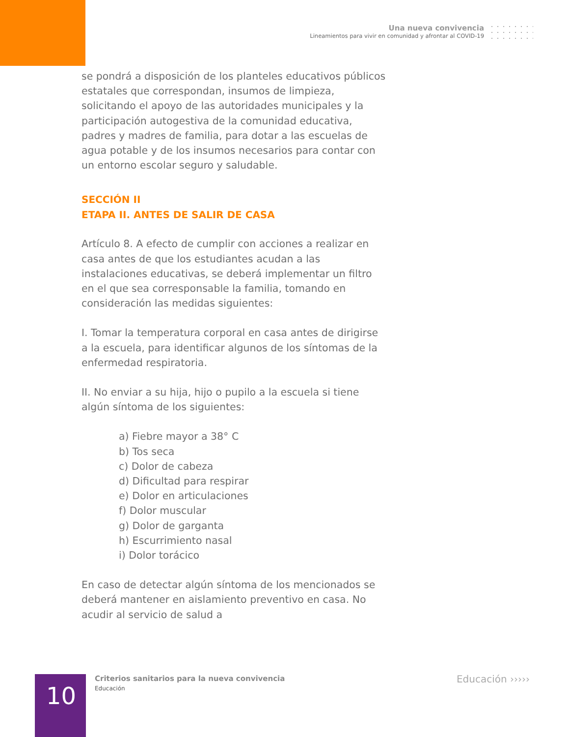Una nueva convivencia
Lineamientos para vivir en comunidad y afrontar al COVID-19
se pondrá a disposición de los planteles educativos públicos estatales que correspondan, insumos de limpieza, solicitando el apoyo de las autoridades municipales y la participación autogestiva de la comunidad educativa, padres y madres de familia, para dotar a las escuelas de agua potable y de los insumos necesarios para contar con un entorno escolar seguro y saludable.
SECCIÓN II
ETAPA II. ANTES DE SALIR DE CASA
Artículo 8. A efecto de cumplir con acciones a realizar en casa antes de que los estudiantes acudan a las instalaciones educativas, se deberá implementar un filtro en el que sea corresponsable la familia, tomando en consideración las medidas siguientes:
I. Tomar la temperatura corporal en casa antes de dirigirse a la escuela, para identificar algunos de los síntomas de la enfermedad respiratoria.
II. No enviar a su hija, hijo o pupilo a la escuela si tiene algún síntoma de los siguientes:
a) Fiebre mayor a 38° C
b) Tos seca
c) Dolor de cabeza
d) Dificultad para respirar
e) Dolor en articulaciones
f) Dolor muscular
g) Dolor de garganta
h) Escurrimiento nasal
i) Dolor torácico
En caso de detectar algún síntoma de los mencionados se deberá mantener en aislamiento preventivo en casa. No acudir al servicio de salud a
10
Criterios sanitarios para la nueva convivencia
Educación
Educación ›››››